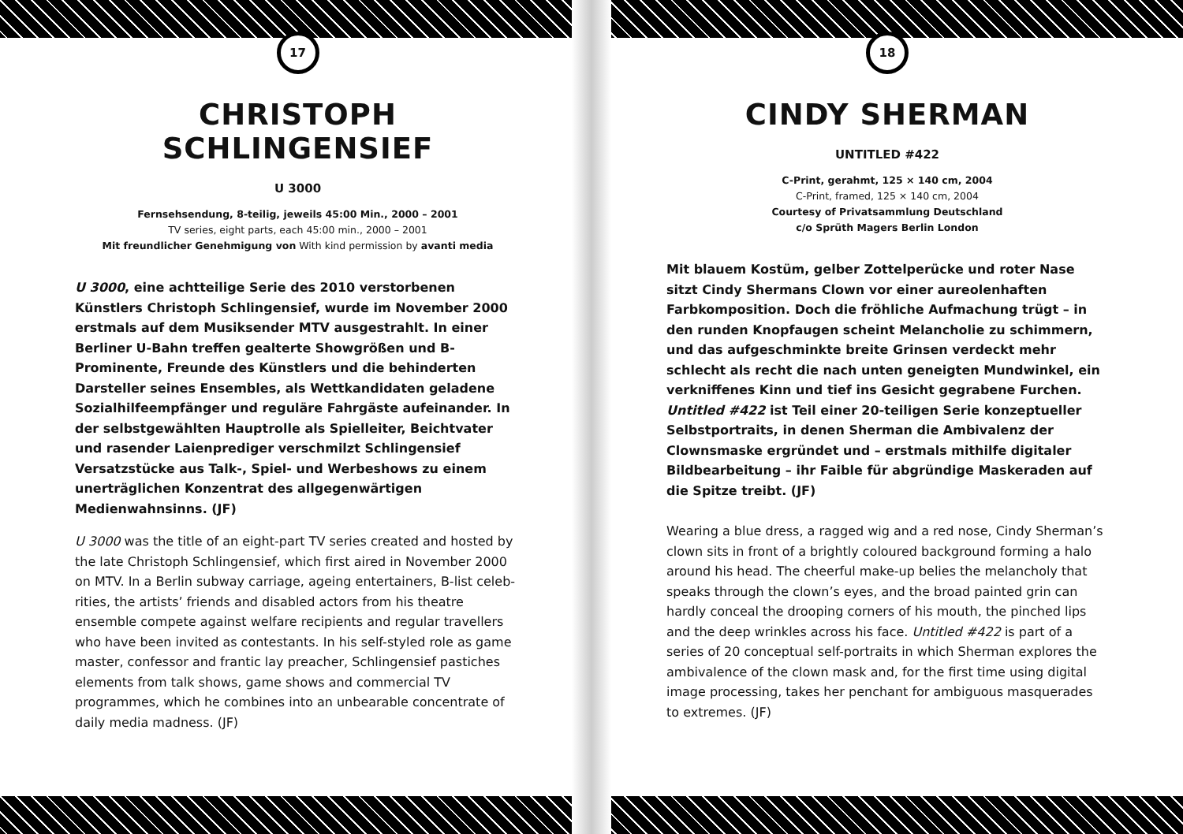17
CHRISTOPH SCHLINGENSIEF
U 3000
Fernsehsendung, 8-teilig, jeweils 45:00 Min., 2000 – 2001
TV series, eight parts, each 45:00 min., 2000 – 2001
Mit freundlicher Genehmigung von With kind permission by avanti media
U 3000, eine achtteilige Serie des 2010 verstorbenen Künstlers Christoph Schlingensief, wurde im November 2000 erstmals auf dem Musiksender MTV ausgestrahlt. In einer Berliner U-Bahn treffen gealterte Showgrößen und B-Prominente, Freunde des Künstlers und die behinderten Darsteller seines Ensembles, als Wettkandidaten geladene Sozialhilfeempfänger und reguläre Fahrgäste aufeinander. In der selbstgewählten Hauptrolle als Spielleiter, Beichtvater und rasender Laienprediger verschmilzt Schlingensief Versatzstücke aus Talk-, Spiel- und Werbeshows zu einem unerträglichen Konzentrat des allgegenwärtigen Medienwahnsinns. (JF)
U 3000 was the title of an eight-part TV series created and hosted by the late Christoph Schlingensief, which first aired in November 2000 on MTV. In a Berlin subway carriage, ageing entertainers, B-list celeb­rities, the artists’ friends and disabled actors from his theatre ensemble compete against welfare recipients and regular travellers who have been invited as contestants. In his self-styled role as game master, confessor and frantic lay preacher, Schlingensief pastiches elements from talk shows, game shows and commercial TV programmes, which he com­bines into an unbearable concentrate of daily media madness. (JF)
18
CINDY SHERMAN
UNTITLED #422
C-Print, gerahmt, 125 × 140 cm, 2004
C-Print, framed, 125 × 140 cm, 2004
Courtesy of Privatsammlung Deutschland
c/o Sprüth Magers Berlin London
Mit blauem Kostüm, gelber Zottelperücke und roter Nase sitzt Cindy Shermans Clown vor einer aureolenhaften Farbkom­position. Doch die fröhliche Aufmachung trügt – in den runden Knopfaugen scheint Melancholie zu schimmern, und das auf­geschminkte breite Grinsen verdeckt mehr schlecht als recht die nach unten geneigten Mundwinkel, ein verkniffenes Kinn und tief ins Gesicht gegrabene Furchen. Untitled #422 ist Teil einer 20-teiligen Serie konzeptueller Selbstportraits, in denen Sherman die Ambivalenz der Clownsmaske ergründet und – erstmals mithilfe digitaler Bildbearbeitung – ihr Faible für abgründige Maskeraden auf die Spitze treibt. (JF)
Wearing a blue dress, a ragged wig and a red nose, Cindy Sherman’s clown sits in front of a brightly coloured background forming a halo around his head. The cheerful make-up belies the melancholy that speaks through the clown’s eyes, and the broad painted grin can hardly conceal the drooping corners of his mouth, the pinched lips and the deep wrinkles across his face. Untitled #422 is part of a series of 20 conceptual self-portraits in which Sherman explores the ambivalence of the clown mask and, for the first time using digital image process­ing, takes her penchant for ambiguous masquerades to extremes. (JF)